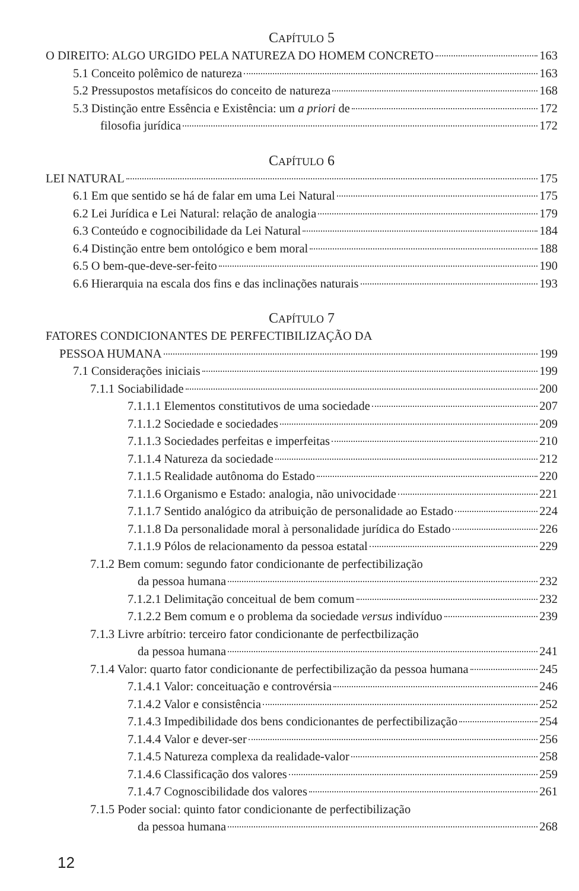CAPÍTULO 5
O DIREITO: ALGO URGIDO PELA NATUREZA DO HOMEM CONCRETO 163
5.1 Conceito polêmico de natureza 163
5.2 Pressupostos metafísicos do conceito de natureza 168
5.3 Distinção entre Essência e Existência: um a priori de 172
filosofia jurídica 172
CAPÍTULO 6
LEI NATURAL 175
6.1 Em que sentido se há de falar em uma Lei Natural 175
6.2 Lei Jurídica e Lei Natural: relação de analogia 179
6.3 Conteúdo e cognocibilidade da Lei Natural 184
6.4 Distinção entre bem ontológico e bem moral 188
6.5 O bem-que-deve-ser-feito 190
6.6 Hierarquia na escala dos fins e das inclinações naturais 193
CAPÍTULO 7
FATORES CONDICIONANTES DE PERFECTIBILIZAÇÃO DA
PESSOA HUMANA 199
7.1 Considerações iniciais 199
7.1.1 Sociabilidade 200
7.1.1.1 Elementos constitutivos de uma sociedade 207
7.1.1.2 Sociedade e sociedades 209
7.1.1.3 Sociedades perfeitas e imperfeitas 210
7.1.1.4 Natureza da sociedade 212
7.1.1.5 Realidade autônoma do Estado 220
7.1.1.6 Organismo e Estado: analogia, não univocidade 221
7.1.1.7 Sentido analógico da atribuição de personalidade ao Estado 224
7.1.1.8 Da personalidade moral à personalidade jurídica do Estado 226
7.1.1.9 Pólos de relacionamento da pessoa estatal 229
7.1.2 Bem comum: segundo fator condicionante de perfectibilização
da pessoa humana 232
7.1.2.1 Delimitação conceitual de bem comum 232
7.1.2.2 Bem comum e o problema da sociedade versus indivíduo 239
7.1.3 Livre arbítrio: terceiro fator condicionante de perfectbilização
da pessoa humana 241
7.1.4 Valor: quarto fator condicionante de perfectibilização da pessoa humana 245
7.1.4.1 Valor: conceituação e controvérsia 246
7.1.4.2 Valor e consistência 252
7.1.4.3 Impedibilidade dos bens condicionantes de perfectibilização 254
7.1.4.4 Valor e dever-ser 256
7.1.4.5 Natureza complexa da realidade-valor 258
7.1.4.6 Classificação dos valores 259
7.1.4.7 Cognoscibilidade dos valores 261
7.1.5 Poder social: quinto fator condicionante de perfectibilização
da pessoa humana 268
12